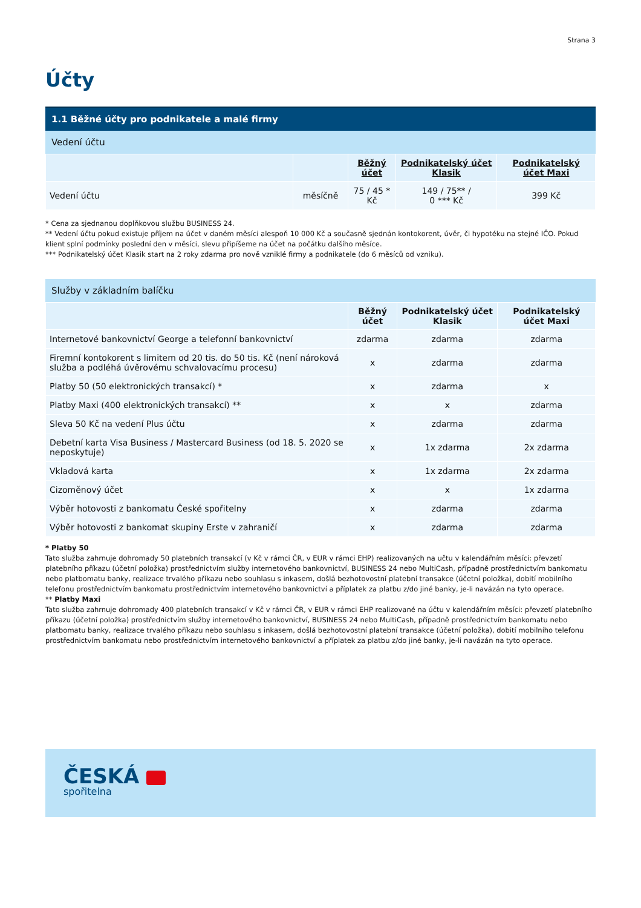Strana 3
Účty
1.1 Běžné účty pro podnikatele a malé firmy
Vedení účtu
| | | Běžný účet | Podnikatelský účet Klasik | Podnikatelský účet Maxi |
| --- | --- | --- | --- | --- |
| Vedení účtu | měsíčně | 75 / 45 * Kč | 149 / 75** / 0 *** Kč | 399 Kč |
* Cena za sjednanou doplňkovou službu BUSINESS 24.
** Vedení účtu pokud existuje příjem na účet v daném měsíci alespoň 10 000 Kč a současně sjednán kontokorent, úvěr, či hypotéku na stejné IČO. Pokud klient splní podmínky poslední den v měsíci, slevu připíšeme na účet na počátku dalšího měsíce.
*** Podnikatelský účet Klasik start na 2 roky zdarma pro nově vzniklé firmy a podnikatele (do 6 měsíců od vzniku).
Služby v základním balíčku
| | Běžný účet | Podnikatelský účet Klasik | Podnikatelský účet Maxi |
| --- | --- | --- | --- |
| Internetové bankovnictví George a telefonní bankovnictví | zdarma | zdarma | zdarma |
| Firemní kontokorent s limitem od 20 tis. do 50 tis. Kč (není nároková služba a podléhá úvěrovému schvalovacímu procesu) | x | zdarma | zdarma |
| Platby 50 (50 elektronických transakcí) * | x | zdarma | x |
| Platby Maxi (400 elektronických transakcí) ** | x | x | zdarma |
| Sleva 50 Kč na vedení Plus účtu | x | zdarma | zdarma |
| Debetní karta Visa Business / Mastercard Business (od 18. 5. 2020 se neposkytuje) | x | 1x zdarma | 2x zdarma |
| Vkladová karta | x | 1x zdarma | 2x zdarma |
| Cizoměnový účet | x | x | 1x zdarma |
| Výběr hotovosti z bankomatu České spořitelny | x | zdarma | zdarma |
| Výběr hotovosti z bankomat skupiny Erste v zahraničí | x | zdarma | zdarma |
* Platby 50
Tato služba zahrnuje dohromady 50 platebních transakcí (v Kč v rámci ČR, v EUR v rámci EHP) realizovaných na učtu v kalendářním měsíci: převzetí platebního příkazu (účetní položka) prostřednictvím služby internetového bankovnictví, BUSINESS 24 nebo MultiCash, případně prostřednictvím bankomatu nebo platbomatu banky, realizace trvalého příkazu nebo souhlasu s inkasem, došlá bezhotovostní platební transakce (účetní položka), dobití mobilního telefonu prostřednictvím bankomatu prostřednictvím internetového bankovnictví a příplatek za platbu z/do jiné banky, je-li navázán na tyto operace.
** Platby Maxi
Tato služba zahrnuje dohromady 400 platebních transakcí v Kč v rámci ČR, v EUR v rámci EHP realizované na účtu v kalendářním měsíci: převzetí platebního příkazu (účetní položka) prostřednictvím služby internetového bankovnictví, BUSINESS 24 nebo MultiCash, případně prostřednictvím bankomatu nebo platbomatu banky, realizace trvalého příkazu nebo souhlasu s inkasem, došlá bezhotovostní platební transakce (účetní položka), dobití mobilního telefonu prostřednictvím bankomatu nebo prostřednictvím internetového bankovnictví a příplatek za platbu z/do jiné banky, je-li navázán na tyto operace.
ČESKÁ
spořitelna